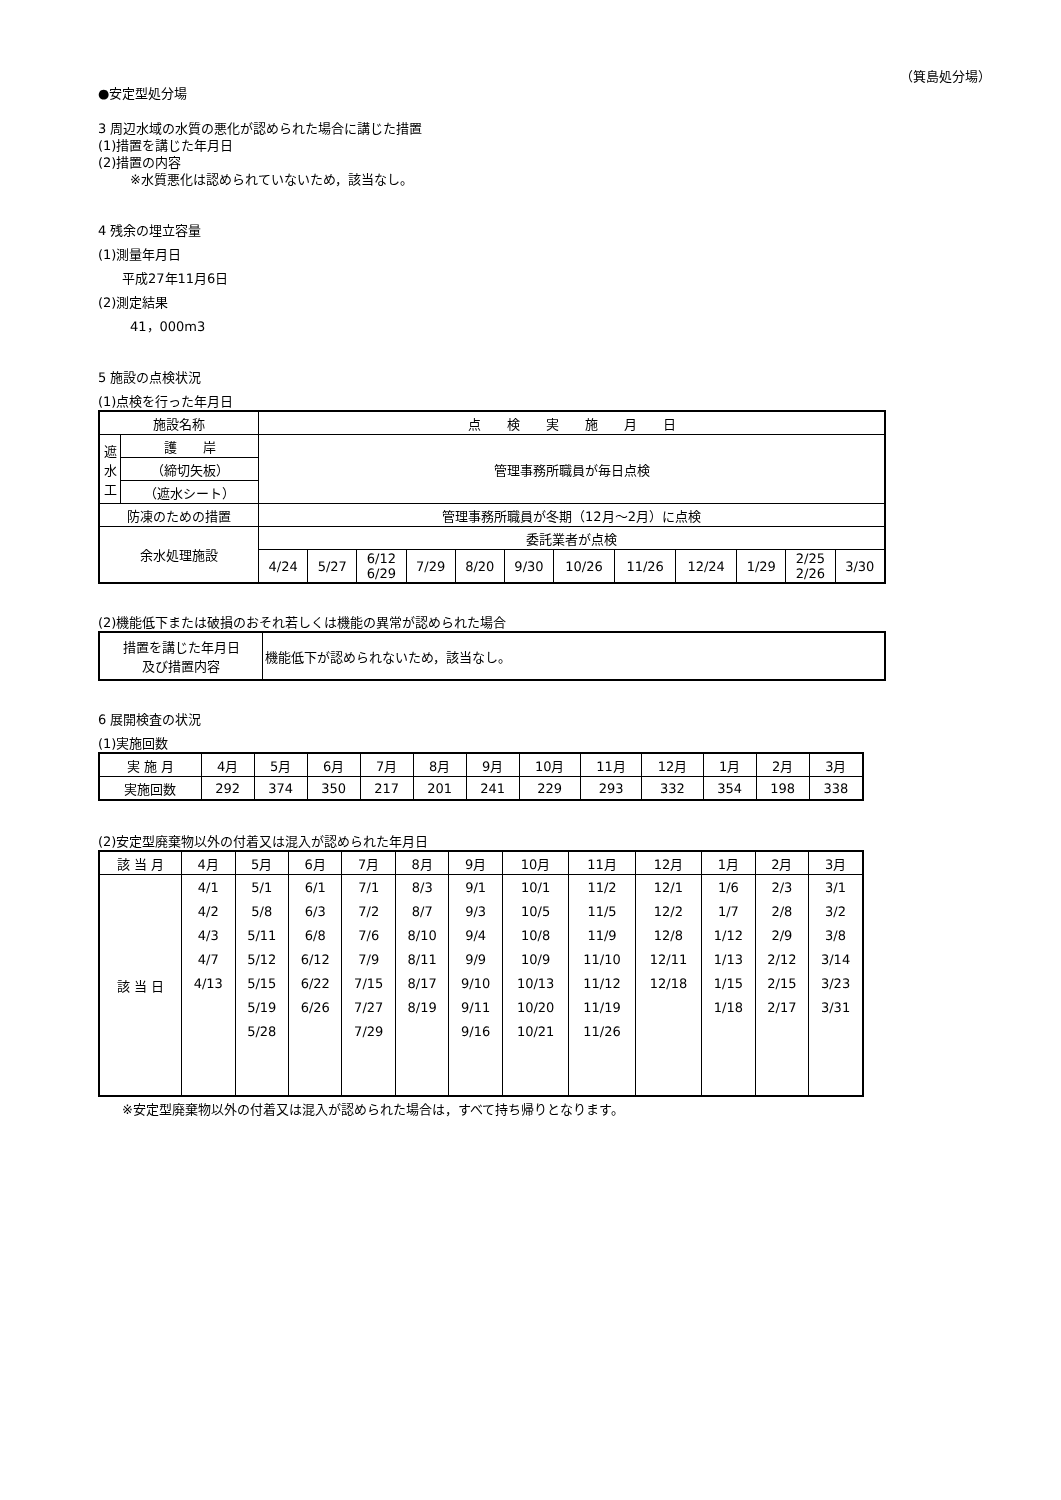（箕島処分場）
●安定型処分場
3 周辺水域の水質の悪化が認められた場合に講じた措置
(1)措置を講じた年月日
(2)措置の内容
※水質悪化は認められていないため，該当なし。
4 残余の埋立容量
(1)測量年月日
平成27年11月6日
(2)測定結果
41，000m3
5 施設の点検状況
(1)点検を行った年月日
| 施設名称 | | 点 検 実 施 月 日 | | | | | | | | | | | |
| 遮 水 工 | 護 岸 | 管理事務所職員が毎日点検 | | | | | | | | | | | |
| | （締切矢板） | | | | | | | | | | | | |
| | （遮水シート） | | | | | | | | | | | | |
| 防凍のための措置 | | 管理事務所職員が冬期（12月～2月）に点検 | | | | | | | | | | | |
| 余水処理施設 | | 委託業者が点検 | | | | | | | | | | | |
| | | 4/24 | 5/27 | 6/12 6/29 | 7/29 | 8/20 | 9/30 | 10/26 | 11/26 | 12/24 | 1/29 | 2/25 2/26 | 3/30 |
(2)機能低下または破損のおそれ若しくは機能の異常が認められた場合
| 措置を講じた年月日 及び措置内容 | 機能低下が認められないため，該当なし。 |
6 展開検査の状況
(1)実施回数
| 実 施 月 | 4月 | 5月 | 6月 | 7月 | 8月 | 9月 | 10月 | 11月 | 12月 | 1月 | 2月 | 3月 |
| 実施回数 | 292 | 374 | 350 | 217 | 201 | 241 | 229 | 293 | 332 | 354 | 198 | 338 |
(2)安定型廃棄物以外の付着又は混入が認められた年月日
| 該 当 月 | 4月 | 5月 | 6月 | 7月 | 8月 | 9月 | 10月 | 11月 | 12月 | 1月 | 2月 | 3月 |
| 該 当 日 | 4/1 | 5/1 | 6/1 | 7/1 | 8/3 | 9/1 | 10/1 | 11/2 | 12/1 | 1/6 | 2/3 | 3/1 |
| | 4/2 | 5/8 | 6/3 | 7/2 | 8/7 | 9/3 | 10/5 | 11/5 | 12/2 | 1/7 | 2/8 | 3/2 |
| | 4/3 | 5/11 | 6/8 | 7/6 | 8/10 | 9/4 | 10/8 | 11/9 | 12/8 | 1/12 | 2/9 | 3/8 |
| | 4/7 | 5/12 | 6/12 | 7/9 | 8/11 | 9/9 | 10/9 | 11/10 | 12/11 | 1/13 | 2/12 | 3/14 |
| | 4/13 | 5/15 | 6/22 | 7/15 | 8/17 | 9/10 | 10/13 | 11/12 | 12/18 | 1/15 | 2/15 | 3/23 |
| | | 5/19 | 6/26 | 7/27 | 8/19 | 9/11 | 10/20 | 11/19 | | 1/18 | 2/17 | 3/31 |
| | | 5/28 | | 7/29 | | 9/16 | 10/21 | 11/26 | | | | |
※安定型廃棄物以外の付着又は混入が認められた場合は，すべて持ち帰りとなります。